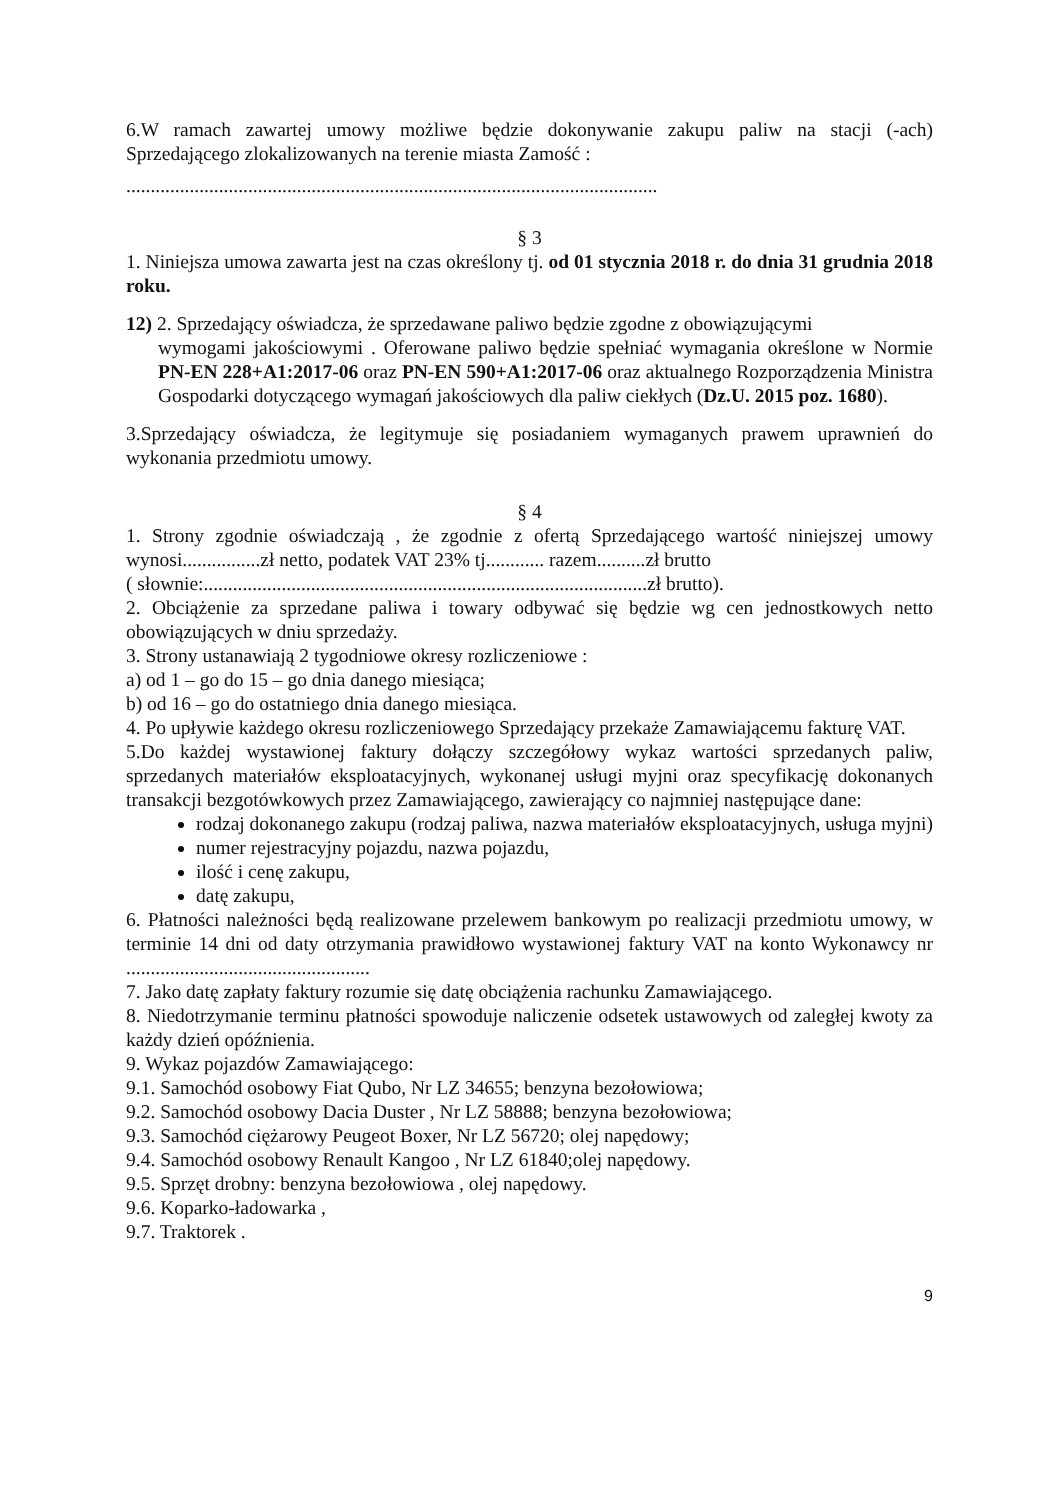6.W ramach zawartej umowy możliwe będzie dokonywanie zakupu paliw na stacji (-ach) Sprzedającego zlokalizowanych na terenie miasta Zamość :
.............................................................................................................
§ 3
1. Niniejsza umowa zawarta jest na czas określony tj. od 01 stycznia 2018 r. do dnia 31 grudnia 2018 roku.
12) 2. Sprzedający oświadcza, że sprzedawane paliwo będzie zgodne z obowiązującymi
wymogami jakościowymi . Oferowane paliwo będzie spełniać wymagania określone w Normie PN-EN 228+A1:2017-06 oraz PN-EN 590+A1:2017-06 oraz aktualnego Rozporządzenia Ministra Gospodarki dotyczącego wymagań jakościowych dla paliw ciekłych (Dz.U. 2015 poz. 1680).
3.Sprzedający oświadcza, że legitymuje się posiadaniem wymaganych prawem uprawnień do wykonania przedmiotu umowy.
§ 4
1. Strony zgodnie oświadczają , że zgodnie z ofertą Sprzedającego wartość niniejszej umowy wynosi................zł netto, podatek VAT 23% tj............ razem..........zł brutto
( słownie:...........................................................................................zł brutto).
2. Obciążenie za sprzedane paliwa i towary odbywać się będzie wg cen jednostkowych netto obowiązujących w dniu sprzedaży.
3. Strony ustanawiają 2 tygodniowe okresy rozliczeniowe :
a) od 1 – go do 15 – go dnia danego miesiąca;
b) od 16 – go do ostatniego dnia danego miesiąca.
4. Po upływie każdego okresu rozliczeniowego Sprzedający przekaże Zamawiającemu fakturę VAT.
5.Do każdej wystawionej faktury dołączy szczegółowy wykaz wartości sprzedanych paliw, sprzedanych materiałów eksploatacyjnych, wykonanej usługi myjni oraz specyfikację dokonanych transakcji bezgotówkowych przez Zamawiającego, zawierający co najmniej następujące dane:
rodzaj dokonanego zakupu (rodzaj paliwa, nazwa materiałów eksploatacyjnych, usługa myjni)
numer rejestracyjny pojazdu, nazwa pojazdu,
ilość i cenę zakupu,
datę zakupu,
6. Płatności należności będą realizowane przelewem bankowym po realizacji przedmiotu umowy, w terminie 14 dni od daty otrzymania prawidłowo wystawionej faktury VAT na konto Wykonawcy nr ..................................................
7. Jako datę zapłaty faktury rozumie się datę obciążenia rachunku Zamawiającego.
8. Niedotrzymanie terminu płatności spowoduje naliczenie odsetek ustawowych od zaległej kwoty za każdy dzień opóźnienia.
9. Wykaz pojazdów Zamawiającego:
9.1. Samochód osobowy Fiat Qubo, Nr LZ 34655; benzyna bezołowiowa;
9.2. Samochód osobowy Dacia Duster , Nr LZ 58888; benzyna bezołowiowa;
9.3. Samochód ciężarowy Peugeot Boxer, Nr LZ 56720; olej napędowy;
9.4. Samochód osobowy Renault Kangoo , Nr LZ 61840;olej napędowy.
9.5. Sprzęt drobny: benzyna bezołowiowa , olej napędowy.
9.6. Koparko-ładowarka ,
9.7. Traktorek .
9